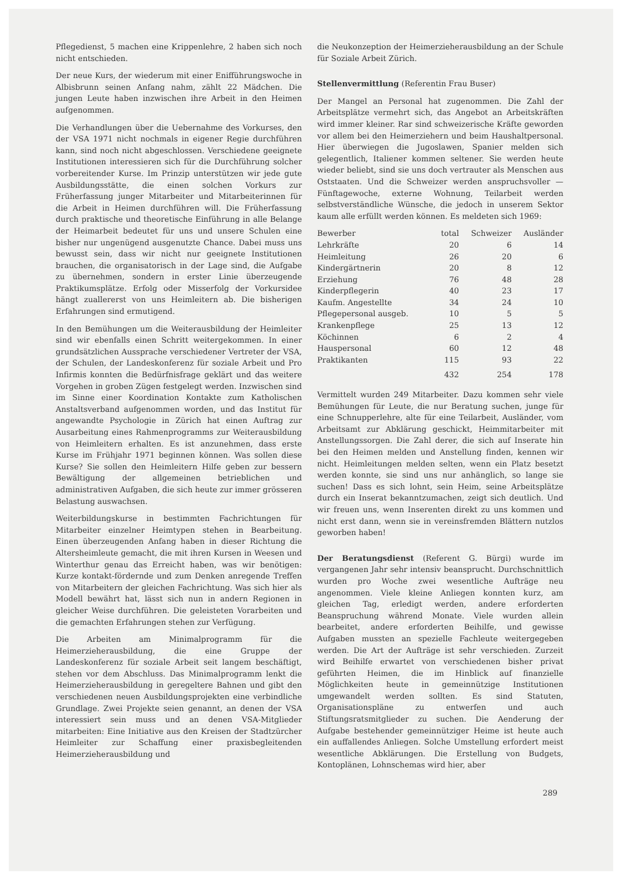Pflegedienst, 5 machen eine Krippenlehre, 2 haben sich noch nicht entschieden.
Der neue Kurs, der wiederum mit einer Enifführungswoche in Albisbrunn seinen Anfang nahm, zählt 22 Mädchen. Die jungen Leute haben inzwischen ihre Arbeit in den Heimen aufgenommen.
Die Verhandlungen über die Uebernahme des Vorkurses, den der VSA 1971 nicht nochmals in eigener Regie durchführen kann, sind noch nicht abgeschlossen. Verschiedene geeignete Institutionen interessieren sich für die Durchführung solcher vorbereitender Kurse. Im Prinzip unterstützen wir jede gute Ausbildungsstätte, die einen solchen Vorkurs zur Früherfassung junger Mitarbeiter und Mitarbeiterinnen für die Arbeit in Heimen durchführen will. Die Früherfassung durch praktische und theoretische Einführung in alle Belange der Heimarbeit bedeutet für uns und unsere Schulen eine bisher nur ungenügend ausgenutzte Chance. Dabei muss uns bewusst sein, dass wir nicht nur geeignete Institutionen brauchen, die organisatorisch in der Lage sind, die Aufgabe zu übernehmen, sondern in erster Linie überzeugende Praktikumsplätze. Erfolg oder Misserfolg der Vorkursidee hängt zuallererst von uns Heimleitern ab. Die bisherigen Erfahrungen sind ermutigend.
In den Bemühungen um die Weiterausbildung der Heimleiter sind wir ebenfalls einen Schritt weitergekommen. In einer grundsätzlichen Aussprache verschiedener Vertreter der VSA, der Schulen, der Landeskonferenz für soziale Arbeit und Pro Infirmis konnten die Bedürfnisfrage geklärt und das weitere Vorgehen in groben Zügen festgelegt werden. Inzwischen sind im Sinne einer Koordination Kontakte zum Katholischen Anstaltsverband aufgenommen worden, und das Institut für angewandte Psychologie in Zürich hat einen Auftrag zur Ausarbeitung eines Rahmenprogramms zur Weiterausbildung von Heimleitern erhalten. Es ist anzunehmen, dass erste Kurse im Frühjahr 1971 beginnen können. Was sollen diese Kurse? Sie sollen den Heimleitern Hilfe geben zur bessern Bewältigung der allgemeinen betrieblichen und administrativen Aufgaben, die sich heute zur immer grösseren Belastung auswachsen.
Weiterbildungskurse in bestimmten Fachrichtungen für Mitarbeiter einzelner Heimtypen stehen in Bearbeitung. Einen überzeugenden Anfang haben in dieser Richtung die Altersheimleute gemacht, die mit ihren Kursen in Weesen und Winterthur genau das Erreicht haben, was wir benötigen: Kurze kontakt-fördernde und zum Denken anregende Treffen von Mitarbeitern der gleichen Fachrichtung. Was sich hier als Modell bewährt hat, lässt sich nun in andern Regionen in gleicher Weise durchführen. Die geleisteten Vorarbeiten und die gemachten Erfahrungen stehen zur Verfügung.
Die Arbeiten am Minimalprogramm für die Heimerzieherausbildung, die eine Gruppe der Landeskonferenz für soziale Arbeit seit langem beschäftigt, stehen vor dem Abschluss. Das Minimalprogramm lenkt die Heimerzieherausbildung in geregeltere Bahnen und gibt den verschiedenen neuen Ausbildungsprojekten eine verbindliche Grundlage. Zwei Projekte seien genannt, an denen der VSA interessiert sein muss und an denen VSA-Mitglieder mitarbeiten: Eine Initiative aus den Kreisen der Stadtzürcher Heimleiter zur Schaffung einer praxisbegleitenden Heimerzieherausbildung und
die Neukonzeption der Heimerzieherausbildung an der Schule für Soziale Arbeit Zürich.
Stellenvermittlung (Referentin Frau Buser)
Der Mangel an Personal hat zugenommen. Die Zahl der Arbeitsplätze vermehrt sich, das Angebot an Arbeitskräften wird immer kleiner. Rar sind schweizerische Kräfte geworden vor allem bei den Heimerziehern und beim Haushaltpersonal. Hier überwiegen die Jugoslawen, Spanier melden sich gelegentlich, Italiener kommen seltener. Sie werden heute wieder beliebt, sind sie uns doch vertrauter als Menschen aus Oststaaten. Und die Schweizer werden anspruchsvoller — Fünftagewoche, externe Wohnung, Teilarbeit werden selbstverständliche Wünsche, die jedoch in unserem Sektor kaum alle erfüllt werden können. Es meldeten sich 1969:
| Bewerber | total | Schweizer | Ausländer |
| --- | --- | --- | --- |
| Lehrkräfte | 20 | 6 | 14 |
| Heimleitung | 26 | 20 | 6 |
| Kindergärtnerin | 20 | 8 | 12 |
| Erziehung | 76 | 48 | 28 |
| Kinderpflegerin | 40 | 23 | 17 |
| Kaufm. Angestellte | 34 | 24 | 10 |
| Pflegepersonal ausgeb. | 10 | 5 | 5 |
| Krankenpflege | 25 | 13 | 12 |
| Köchinnen | 6 | 2 | 4 |
| Hauspersonal | 60 | 12 | 48 |
| Praktikanten | 115 | 93 | 22 |
| | 432 | 254 | 178 |
Vermittelt wurden 249 Mitarbeiter. Dazu kommen sehr viele Bemühungen für Leute, die nur Beratung suchen, junge für eine Schnupperlehre, alte für eine Teilarbeit, Ausländer, vom Arbeitsamt zur Abklärung geschickt, Heimmitarbeiter mit Anstellungssorgen. Die Zahl derer, die sich auf Inserate hin bei den Heimen melden und Anstellung finden, kennen wir nicht. Heimleitungen melden selten, wenn ein Platz besetzt werden konnte, sie sind uns nur anhänglich, so lange sie suchen! Dass es sich lohnt, sein Heim, seine Arbeitsplätze durch ein Inserat bekanntzumachen, zeigt sich deutlich. Und wir freuen uns, wenn Inserenten direkt zu uns kommen und nicht erst dann, wenn sie in vereinsfremden Blättern nutzlos geworben haben!
Der Beratungsdienst (Referent G. Bürgi) wurde im vergangenen Jahr sehr intensiv beansprucht. Durchschnittlich wurden pro Woche zwei wesentliche Aufträge neu angenommen. Viele kleine Anliegen konnten kurz, am gleichen Tag, erledigt werden, andere erforderten Beanspruchung während Monate. Viele wurden allein bearbeitet, andere erforderten Beihilfe, und gewisse Aufgaben mussten an spezielle Fachleute weitergegeben werden. Die Art der Aufträge ist sehr verschieden. Zurzeit wird Beihilfe erwartet von verschiedenen bisher privat geführten Heimen, die im Hinblick auf finanzielle Möglichkeiten heute in gemeinnützige Institutionen umgewandelt werden sollten. Es sind Statuten, Organisationspläne zu entwerfen und auch Stiftungsratsmitglieder zu suchen. Die Aenderung der Aufgabe bestehender gemeinnütziger Heime ist heute auch ein auffallendes Anliegen. Solche Umstellung erfordert meist wesentliche Abklärungen. Die Erstellung von Budgets, Kontoplänen, Lohnschemas wird hier, aber
289